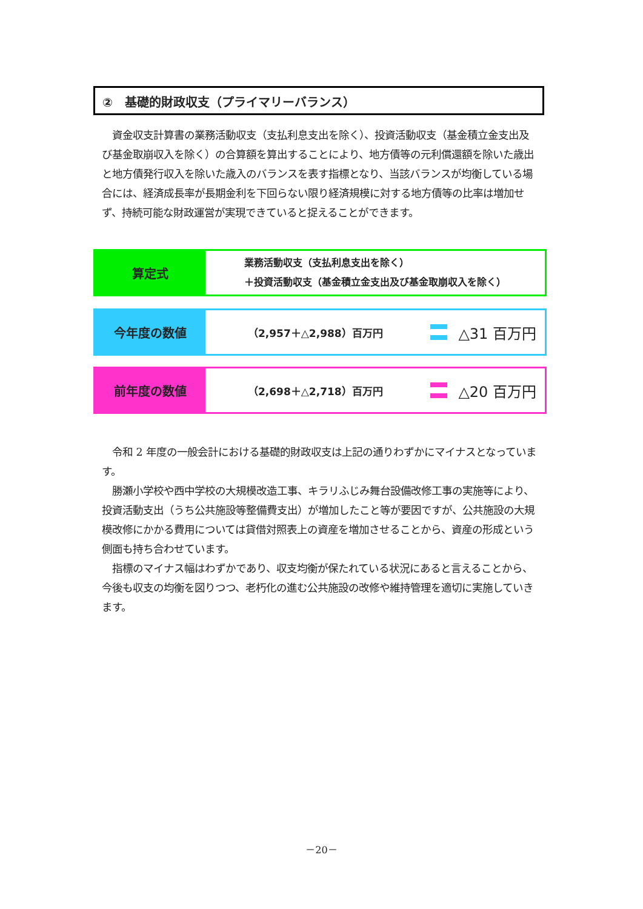②　基礎的財政収支（プライマリーバランス）
　資金収支計算書の業務活動収支（支払利息支出を除く）、投資活動収支（基金積立金支出及び基金取崩収入を除く）の合算額を算出することにより、地方債等の元利償還額を除いた歳出と地方債発行収入を除いた歳入のバランスを表す指標となり、当該バランスが均衡している場合には、経済成長率が長期金利を下回らない限り経済規模に対する地方債等の比率は増加せず、持続可能な財政運営が実現できていると捉えることができます。
算定式
業務活動収支（支払利息支出を除く）
＋投資活動収支（基金積立金支出及び基金取崩収入を除く）
今年度の数値
（2,957＋△2,988）百万円
△31 百万円
前年度の数値
（2,698＋△2,718）百万円
△20 百万円
　令和 2 年度の一般会計における基礎的財政収支は上記の通りわずかにマイナスとなっています。
　勝瀬小学校や西中学校の大規模改造工事、キラリふじみ舞台設備改修工事の実施等により、投資活動支出（うち公共施設等整備費支出）が増加したこと等が要因ですが、公共施設の大規模改修にかかる費用については貸借対照表上の資産を増加させることから、資産の形成という側面も持ち合わせています。
　指標のマイナス幅はわずかであり、収支均衡が保たれている状況にあると言えることから、今後も収支の均衡を図りつつ、老朽化の進む公共施設の改修や維持管理を適切に実施していきます。
－20－